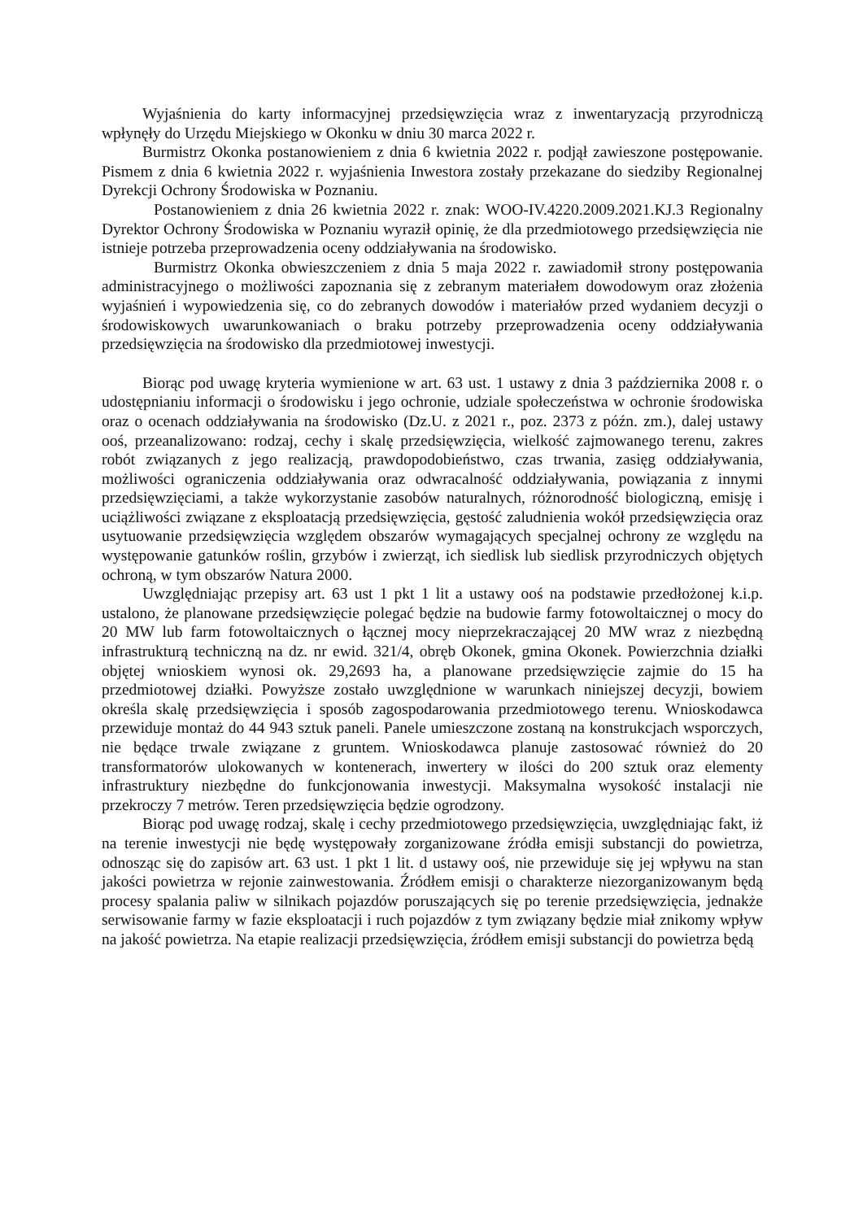Wyjaśnienia do karty informacyjnej przedsięwzięcia wraz z inwentaryzacją przyrodniczą wpłynęły do Urzędu Miejskiego w Okonku w dniu 30 marca 2022 r.
Burmistrz Okonka postanowieniem z dnia 6 kwietnia 2022 r. podjął zawieszone postępowanie. Pismem z dnia 6 kwietnia 2022 r. wyjaśnienia Inwestora zostały przekazane do siedziby Regionalnej Dyrekcji Ochrony Środowiska w Poznaniu.
Postanowieniem z dnia 26 kwietnia 2022 r. znak: WOO-IV.4220.2009.2021.KJ.3 Regionalny Dyrektor Ochrony Środowiska w Poznaniu wyraził opinię, że dla przedmiotowego przedsięwzięcia nie istnieje potrzeba przeprowadzenia oceny oddziaływania na środowisko.
Burmistrz Okonka obwieszczeniem z dnia 5 maja 2022 r. zawiadomił strony postępowania administracyjnego o możliwości zapoznania się z zebranym materiałem dowodowym oraz złożenia wyjaśnień i wypowiedzenia się, co do zebranych dowodów i materiałów przed wydaniem decyzji o środowiskowych uwarunkowaniach o braku potrzeby przeprowadzenia oceny oddziaływania przedsięwzięcia na środowisko dla przedmiotowej inwestycji.
Biorąc pod uwagę kryteria wymienione w art. 63 ust. 1 ustawy z dnia 3 października 2008 r. o udostępnianiu informacji o środowisku i jego ochronie, udziale społeczeństwa w ochronie środowiska oraz o ocenach oddziaływania na środowisko (Dz.U. z 2021 r., poz. 2373 z późn. zm.), dalej ustawy ooś, przeanalizowano: rodzaj, cechy i skalę przedsięwzięcia, wielkość zajmowanego terenu, zakres robót związanych z jego realizacją, prawdopodobieństwo, czas trwania, zasięg oddziaływania, możliwości ograniczenia oddziaływania oraz odwracalność oddziaływania, powiązania z innymi przedsięwzięciami, a także wykorzystanie zasobów naturalnych, różnorodność biologiczną, emisję i uciążliwości związane z eksploatacją przedsięwzięcia, gęstość zaludnienia wokół przedsięwzięcia oraz usytuowanie przedsięwzięcia względem obszarów wymagających specjalnej ochrony ze względu na występowanie gatunków roślin, grzybów i zwierząt, ich siedlisk lub siedlisk przyrodniczych objętych ochroną, w tym obszarów Natura 2000.
Uwzględniając przepisy art. 63 ust 1 pkt 1 lit a ustawy ooś na podstawie przedłożonej k.i.p. ustalono, że planowane przedsięwzięcie polegać będzie na budowie farmy fotowoltaicznej o mocy do 20 MW lub farm fotowoltaicznych o łącznej mocy nieprzekraczającej 20 MW wraz z niezbędną infrastrukturą techniczną na dz. nr ewid. 321/4, obręb Okonek, gmina Okonek. Powierzchnia działki objętej wnioskiem wynosi ok. 29,2693 ha, a planowane przedsięwzięcie zajmie do 15 ha przedmiotowej działki. Powyższe zostało uwzględnione w warunkach niniejszej decyzji, bowiem określa skalę przedsięwzięcia i sposób zagospodarowania przedmiotowego terenu. Wnioskodawca przewiduje montaż do 44 943 sztuk paneli. Panele umieszczone zostaną na konstrukcjach wsporczych, nie będące trwale związane z gruntem. Wnioskodawca planuje zastosować również do 20 transformatorów ulokowanych w kontenerach, inwertery w ilości do 200 sztuk oraz elementy infrastruktury niezbędne do funkcjonowania inwestycji. Maksymalna wysokość instalacji nie przekroczy 7 metrów. Teren przedsięwzięcia będzie ogrodzony.
Biorąc pod uwagę rodzaj, skalę i cechy przedmiotowego przedsięwzięcia, uwzględniając fakt, iż na terenie inwestycji nie będę występowały zorganizowane źródła emisji substancji do powietrza, odnosząc się do zapisów art. 63 ust. 1 pkt 1 lit. d ustawy ooś, nie przewiduje się jej wpływu na stan jakości powietrza w rejonie zainwestowania. Źródłem emisji o charakterze niezorganizowanym będą procesy spalania paliw w silnikach pojazdów poruszających się po terenie przedsięwzięcia, jednakże serwisowanie farmy w fazie eksploatacji i ruch pojazdów z tym związany będzie miał znikomy wpływ na jakość powietrza. Na etapie realizacji przedsięwzięcia, źródłem emisji substancji do powietrza będą